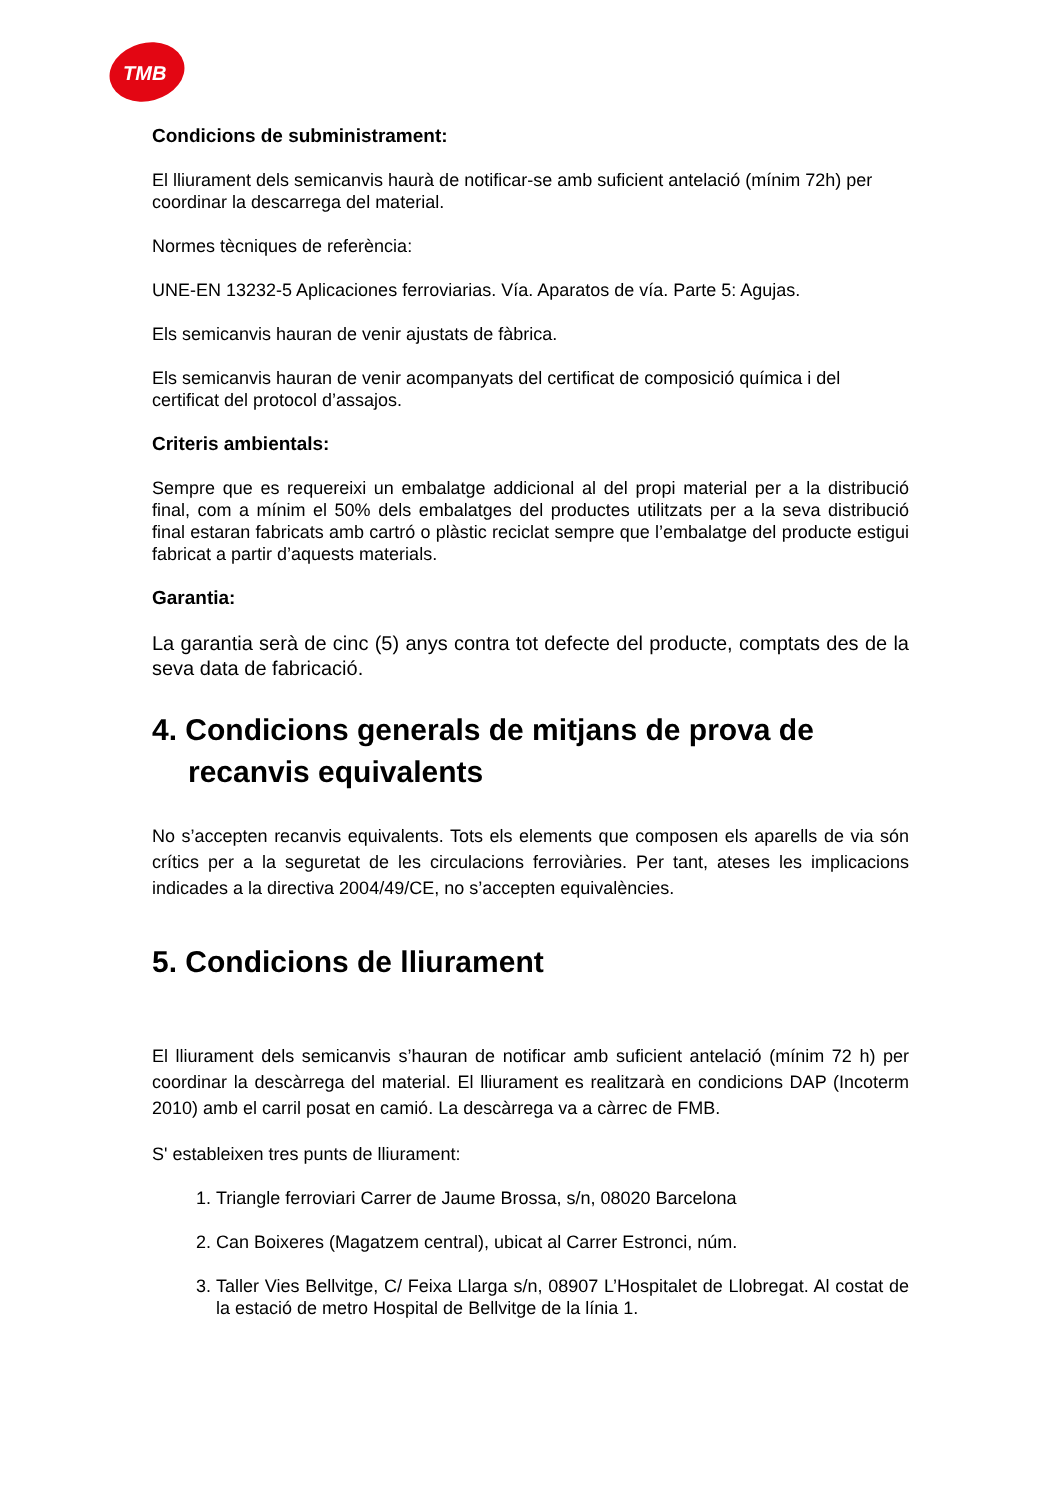TMB
Condicions de subministrament:
El lliurament dels semicanvis haurà de notificar-se amb suficient antelació (mínim 72h) per coordinar la descarrega del material.
Normes tècniques de referència:
UNE-EN 13232-5 Aplicaciones ferroviarias. Vía. Aparatos de vía. Parte 5: Agujas.
Els semicanvis hauran de venir ajustats de fàbrica.
Els semicanvis hauran de venir acompanyats del certificat de composició química i del certificat del protocol d’assajos.
Criteris ambientals:
Sempre que es requereixi un embalatge addicional al del propi material per a la distribució final, com a mínim el 50% dels embalatges del productes utilitzats per a la seva distribució final estaran fabricats amb cartró o plàstic reciclat sempre que l’embalatge del producte estigui fabricat a partir d’aquests materials.
Garantia:
La garantia serà de cinc (5) anys contra tot defecte del producte, comptats des de la seva data de fabricació.
4. Condicions generals de mitjans de prova de recanvis equivalents
No s’accepten recanvis equivalents. Tots els elements que composen els aparells de via són crítics per a la seguretat de les circulacions ferroviàries. Per tant, ateses les implicacions indicades a la directiva 2004/49/CE, no s’accepten equivalències.
5. Condicions de lliurament
El lliurament dels semicanvis s’hauran de notificar amb suficient antelació (mínim 72 h) per coordinar la descàrrega del material. El lliurament es realitzarà en condicions DAP (Incoterm 2010) amb el carril posat en camió. La descàrrega va a càrrec de FMB.
S' estableixen tres punts de lliurament:
1. Triangle ferroviari Carrer de Jaume Brossa, s/n, 08020 Barcelona
2. Can Boixeres (Magatzem central), ubicat al Carrer Estronci, núm.
3. Taller Vies Bellvitge, C/ Feixa Llarga s/n, 08907 L’Hospitalet de Llobregat. Al costat de la estació de metro Hospital de Bellvitge de la línia 1.